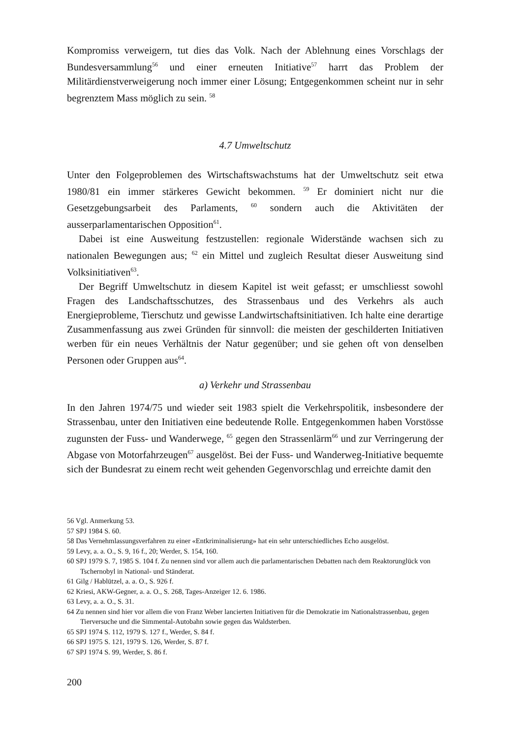Kompromiss verweigern, tut dies das Volk. Nach der Ablehnung eines Vorschlags der Bundesversammlung<sup>56</sup> und einer erneuten Initiative<sup>57</sup> harrt das Problem der Militärdienstverweigerung noch immer einer Lösung; Entgegenkommen scheint nur in sehr begrenztem Mass möglich zu sein. <sup>58</sup>
4.7 Umweltschutz
Unter den Folgeproblemen des Wirtschaftswachstums hat der Umweltschutz seit etwa 1980/81 ein immer stärkeres Gewicht bekommen. <sup>59</sup> Er dominiert nicht nur die Gesetzgebungsarbeit des Parlaments, <sup>60</sup> sondern auch die Aktivitäten der ausserparlamentarischen Opposition<sup>61</sup>.
Dabei ist eine Ausweitung festzustellen: regionale Widerstände wachsen sich zu nationalen Bewegungen aus; <sup>62</sup> ein Mittel und zugleich Resultat dieser Ausweitung sind Volksinitiativen<sup>63</sup>.
Der Begriff Umweltschutz in diesem Kapitel ist weit gefasst; er umschliesst sowohl Fragen des Landschaftsschutzes, des Strassenbaus und des Verkehrs als auch Energieprobleme, Tierschutz und gewisse Landwirtschaftsinitiativen. Ich halte eine derartige Zusammenfassung aus zwei Gründen für sinnvoll: die meisten der geschilderten Initiativen werben für ein neues Verhältnis der Natur gegenüber; und sie gehen oft von denselben Personen oder Gruppen aus<sup>64</sup>.
a) Verkehr und Strassenbau
In den Jahren 1974/75 und wieder seit 1983 spielt die Verkehrspolitik, insbesondere der Strassenbau, unter den Initiativen eine bedeutende Rolle. Entgegenkommen haben Vorstösse zugunsten der Fuss- und Wanderwege, <sup>65</sup> gegen den Strassenlärm<sup>66</sup> und zur Verringerung der Abgase von Motorfahrzeugen<sup>67</sup> ausgelöst. Bei der Fuss- und Wanderweg-Initiative bequemte sich der Bundesrat zu einem recht weit gehenden Gegenvorschlag und erreichte damit den
56 Vgl. Anmerkung 53.
57 SPJ 1984 S. 60.
58 Das Vernehmlassungsverfahren zu einer «Entkriminalisierung» hat ein sehr unterschiedliches Echo ausgelöst.
59 Levy, a. a. O., S. 9, 16 f., 20; Werder, S. 154, 160.
60 SPJ 1979 S. 7, 1985 S. 104 f. Zu nennen sind vor allem auch die parlamentarischen Debatten nach dem Reaktorunglück von Tschernobyl in National- und Ständerat.
61 Gilg / Hablützel, a. a. O., S. 926 f.
62 Kriesi, AKW-Gegner, a. a. O., S. 268, Tages-Anzeiger 12. 6. 1986.
63 Levy, a. a. O., S. 31.
64 Zu nennen sind hier vor allem die von Franz Weber lancierten Initiativen für die Demokratie im Nationalstrassenbau, gegen Tierversuche und die Simmental-Autobahn sowie gegen das Waldsterben.
65 SPJ 1974 S. 112, 1979 S. 127 f., Werder, S. 84 f.
66 SPJ 1975 S. 121, 1979 S. 126, Werder, S. 87 f.
67 SPJ 1974 S. 99, Werder, S. 86 f.
200